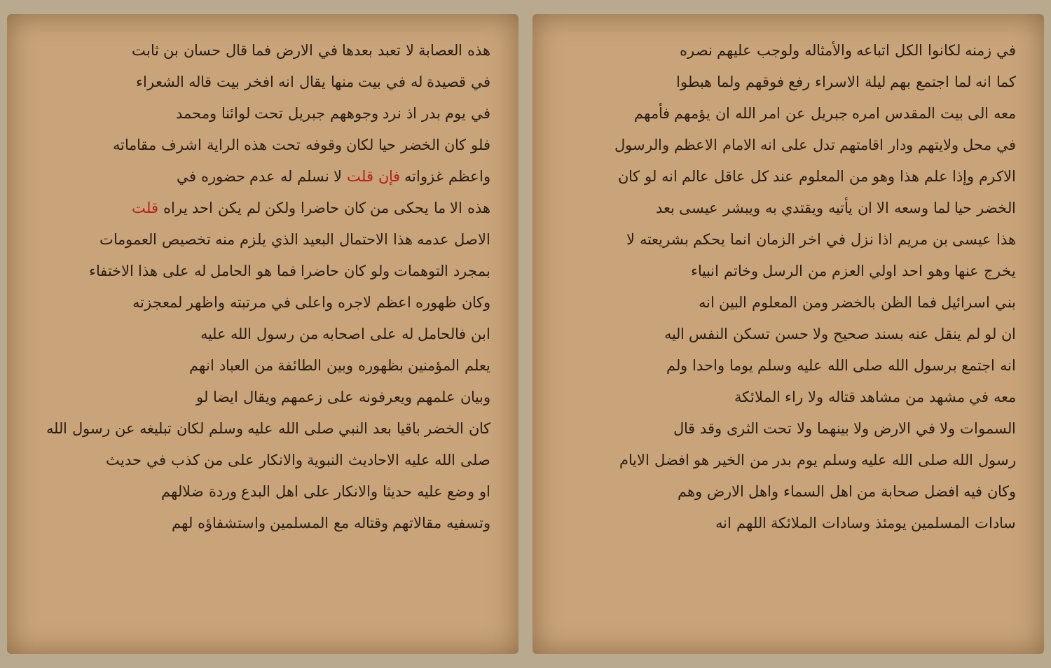في زمنه لكانوا الكل اتباعه والأمثاله ولوجب عليهم نصره
كما انه لما اجتمع بهم ليلة الاسراء رفع فوقهم ولما هبطوا
معه الى بيت المقدس امره جبريل عن امر الله ان يؤمهم فأمهم
في محل ولايتهم ودار اقامتهم تدل على انه الامام الاعظم والرسول
الاكرم وإذا علم هذا وهو من المعلوم عند كل عاقل عالم انه لو كان
الخضر حيا لما وسعه الا ان يأتيه ويقتدي به ويبشر عيسى بعد
هذا عيسى بن مريم اذا نزل في اخر الزمان انما يحكم بشريعته لا
يخرج عنها وهو احد اولي العزم من الرسل وخاتم انبياء
بني اسرائيل فما الظن بالخضر ومن المعلوم البين انه
ان لو لم ينقل عنه بسند صحيح ولا حسن تسكن النفس اليه
انه اجتمع برسول الله صلى الله عليه وسلم يوما واحدا ولم
معه في مشهد من مشاهد قتاله ولا راء الملائكة
السموات ولا في الارض ولا بينهما ولا تحت الثرى وقد قال
رسول الله صلى الله عليه وسلم يوم بدر من الخير هو افضل الايام
وكان فيه افضل صحابة من اهل السماء واهل الارض وهم
سادات المسلمين يومئذ وسادات الملائكة اللهم انه
هذه العصابة لا تعبد بعدها في الارض فما قال حسان بن ثابت
في قصيدة له في بيت منها يقال انه افخر بيت قاله الشعراء
في يوم بدر اذ نرد وجوههم جبريل تحت لوائنا ومحمد
فلو كان الخضر حيا لكان وقوفه تحت هذه الراية اشرف مقاماته
واعظم غزواته فإن قلت لا نسلم له عدم حضوره في
هذه الا ما يحكى من كان حاضرا ولكن لم يكن احد يراه قلت
الاصل عدمه هذا الاحتمال البعيد الذي يلزم منه تخصيص العمومات
بمجرد التوهمات ولو كان حاضرا فما هو الحامل له على هذا الاختفاء
وكان ظهوره اعظم لاجره واعلى في مرتبته واظهر لمعجزته
ابن فالحامل له على اصحابه من رسول الله عليه
يعلم المؤمنين بظهوره وبين الطائفة من العباد انهم
وبيان علمهم ويعرفونه على زعمهم ويقال ايضا لو
كان الخضر باقيا بعد النبي صلى الله عليه وسلم لكان تبليغه عن رسول الله
صلى الله عليه الاحاديث النبوية والانكار على من كذب في حديث
او وضع عليه حديثا والانكار على اهل البدع وردة ضلالهم
وتسفيه مقالاتهم وقتاله مع المسلمين واستشفاؤه لهم